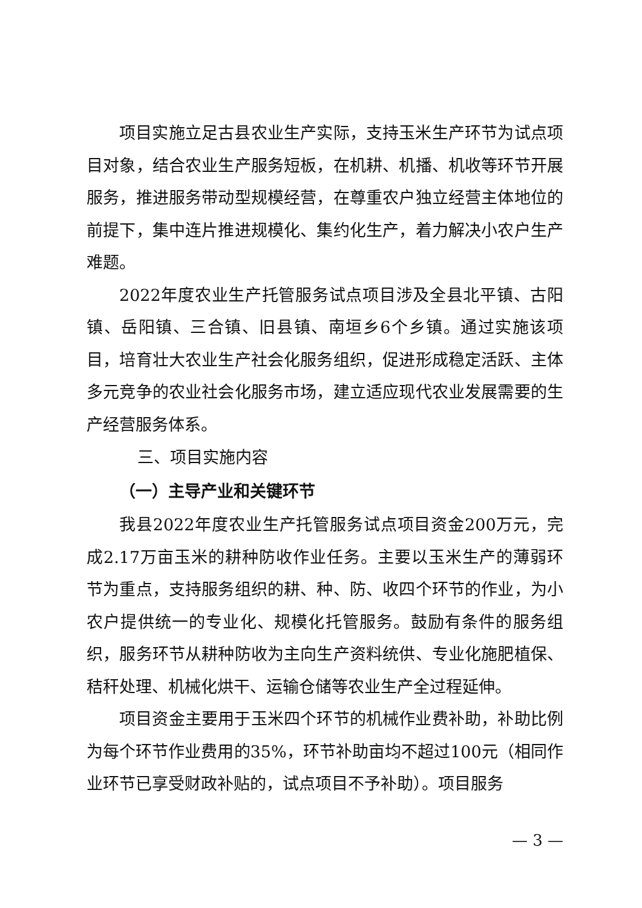项目实施立足古县农业生产实际，支持玉米生产环节为试点项目对象，结合农业生产服务短板，在机耕、机播、机收等环节开展服务，推进服务带动型规模经营，在尊重农户独立经营主体地位的前提下，集中连片推进规模化、集约化生产，着力解决小农户生产难题。
2022年度农业生产托管服务试点项目涉及全县北平镇、古阳镇、岳阳镇、三合镇、旧县镇、南垣乡6个乡镇。通过实施该项目，培育壮大农业生产社会化服务组织，促进形成稳定活跃、主体多元竞争的农业社会化服务市场，建立适应现代农业发展需要的生产经营服务体系。
三、项目实施内容
（一）主导产业和关键环节
我县2022年度农业生产托管服务试点项目资金200万元，完成2.17万亩玉米的耕种防收作业任务。主要以玉米生产的薄弱环节为重点，支持服务组织的耕、种、防、收四个环节的作业，为小农户提供统一的专业化、规模化托管服务。鼓励有条件的服务组织，服务环节从耕种防收为主向生产资料统供、专业化施肥植保、秸秆处理、机械化烘干、运输仓储等农业生产全过程延伸。
项目资金主要用于玉米四个环节的机械作业费补助，补助比例为每个环节作业费用的35%，环节补助亩均不超过100元（相同作业环节已享受财政补贴的，试点项目不予补助）。项目服务
— 3 —